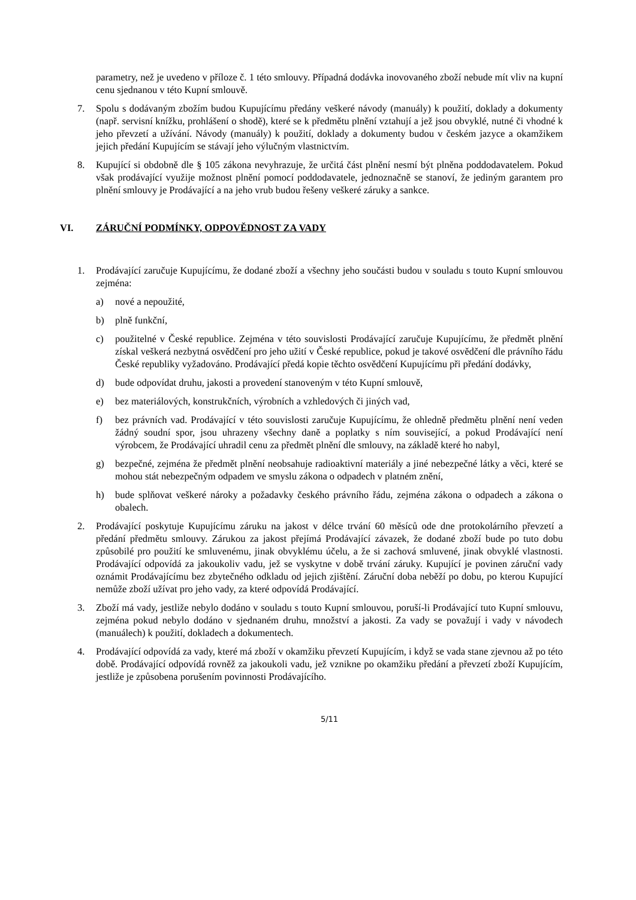parametry, než je uvedeno v příloze č. 1 této smlouvy. Případná dodávka inovovaného zboží nebude mít vliv na kupní cenu sjednanou v této Kupní smlouvě.
7. Spolu s dodávaným zbožím budou Kupujícímu předány veškeré návody (manuály) k použití, doklady a dokumenty (např. servisní knížku, prohlášení o shodě), které se k předmětu plnění vztahují a jež jsou obvyklé, nutné či vhodné k jeho převzetí a užívání. Návody (manuály) k použití, doklady a dokumenty budou v českém jazyce a okamžikem jejich předání Kupujícím se stávají jeho výlučným vlastnictvím.
8. Kupující si obdobně dle § 105 zákona nevyhrazuje, že určitá část plnění nesmí být plněna poddodavatelem. Pokud však prodávající využije možnost plnění pomocí poddodavatele, jednoznačně se stanoví, že jediným garantem pro plnění smlouvy je Prodávající a na jeho vrub budou řešeny veškeré záruky a sankce.
VI. ZÁRUČNÍ PODMÍNKY, ODPOVĚDNOST ZA VADY
1. Prodávající zaručuje Kupujícímu, že dodané zboží a všechny jeho součásti budou v souladu s touto Kupní smlouvou zejména:
a) nové a nepoužité,
b) plně funkční,
c) použitelné v České republice. Zejména v této souvislosti Prodávající zaručuje Kupujícímu, že předmět plnění získal veškerá nezbytná osvědčení pro jeho užití v České republice, pokud je takové osvědčení dle právního řádu České republiky vyžadováno. Prodávající předá kopie těchto osvědčení Kupujícímu při předání dodávky,
d) bude odpovídat druhu, jakosti a provedení stanoveným v této Kupní smlouvě,
e) bez materiálových, konstrukčních, výrobních a vzhledových či jiných vad,
f) bez právních vad. Prodávající v této souvislosti zaručuje Kupujícímu, že ohledně předmětu plnění není veden žádný soudní spor, jsou uhrazeny všechny daně a poplatky s ním související, a pokud Prodávající není výrobcem, že Prodávající uhradil cenu za předmět plnění dle smlouvy, na základě které ho nabyl,
g) bezpečné, zejména že předmět plnění neobsahuje radioaktivní materiály a jiné nebezpečné látky a věci, které se mohou stát nebezpečným odpadem ve smyslu zákona o odpadech v platném znění,
h) bude splňovat veškeré nároky a požadavky českého právního řádu, zejména zákona o odpadech a zákona o obalech.
2. Prodávající poskytuje Kupujícímu záruku na jakost v délce trvání 60 měsíců ode dne protokolárního převzetí a předání předmětu smlouvy. Zárukou za jakost přejímá Prodávající závazek, že dodané zboží bude po tuto dobu způsobilé pro použití ke smluvenému, jinak obvyklému účelu, a že si zachová smluvené, jinak obvyklé vlastnosti. Prodávající odpovídá za jakoukoliv vadu, jež se vyskytne v době trvání záruky. Kupující je povinen záruční vady oznámit Prodávajícímu bez zbytečného odkladu od jejich zjištění. Záruční doba neběží po dobu, po kterou Kupující nemůže zboží užívat pro jeho vady, za které odpovídá Prodávající.
3. Zboží má vady, jestliže nebylo dodáno v souladu s touto Kupní smlouvou, poruší-li Prodávající tuto Kupní smlouvu, zejména pokud nebylo dodáno v sjednaném druhu, množství a jakosti. Za vady se považují i vady v návodech (manuálech) k použití, dokladech a dokumentech.
4. Prodávající odpovídá za vady, které má zboží v okamžiku převzetí Kupujícím, i když se vada stane zjevnou až po této době. Prodávající odpovídá rovněž za jakoukoli vadu, jež vznikne po okamžiku předání a převzetí zboží Kupujícím, jestliže je způsobena porušením povinnosti Prodávajícího.
5/11